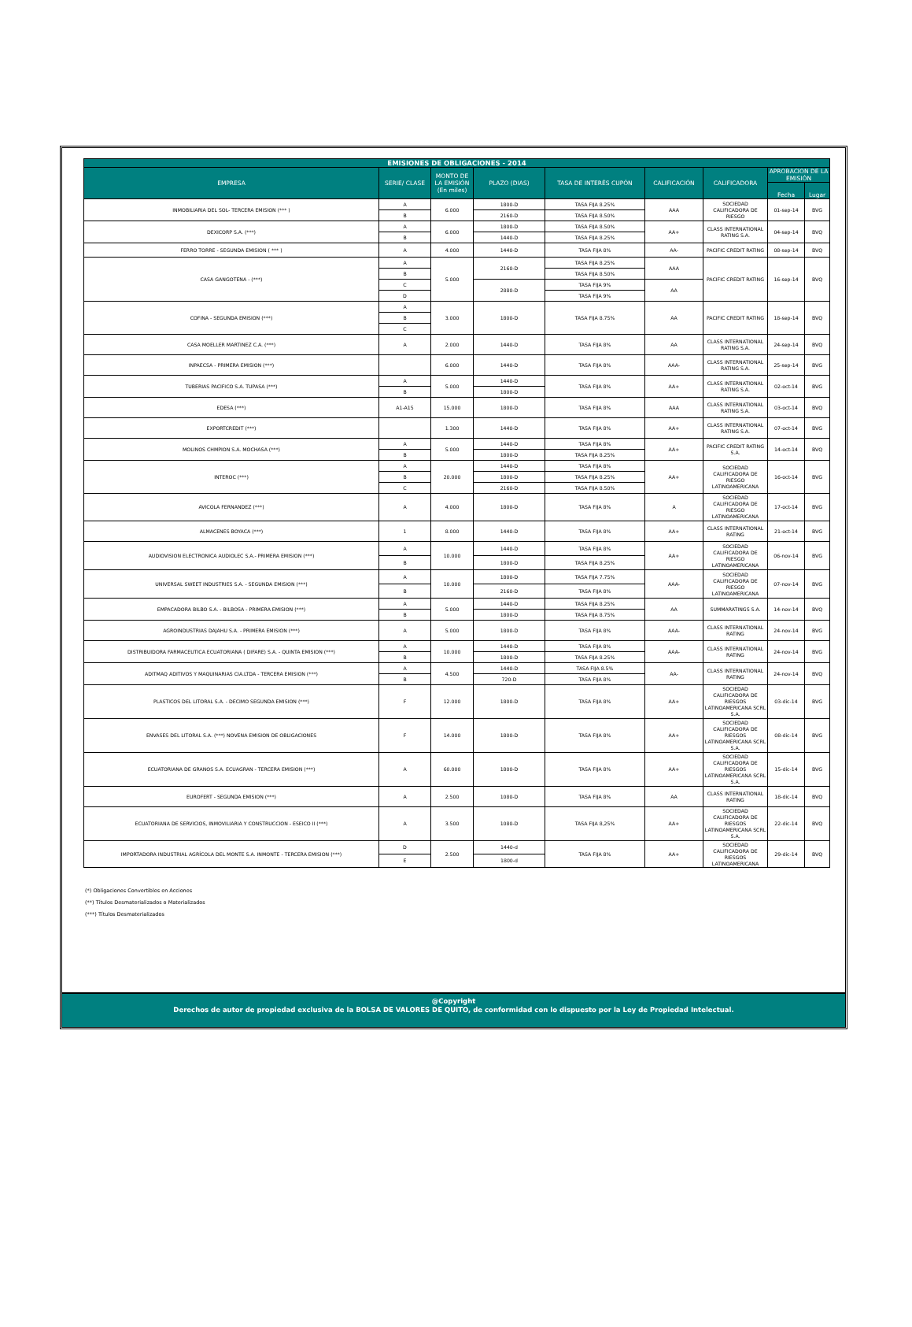| EMISIONES DE OBLIGACIONES - 2014 | | | | | | | | |
| --- | --- | --- | --- | --- | --- | --- | --- | --- |
| EMPRESA | SERIE/ CLASE | MONTO DE LA EMISIÓN (En miles) | PLAZO (DIAS) | TASA DE INTERÉS CUPÓN | CALIFICACIÓN | CALIFICADORA | APROBACION DE LA EMISIÓN | |
| | | | | | | | Fecha | Lugar |
| INMOBILIARIA DEL SOL- TERCERA EMISION (*** ) | A | 6.000 | 1800-D | TASA FIJA 8.25% | AAA | SOCIEDAD CALIFICADORA DE RIESGO | 01-sep-14 | BVG |
| | B | | 2160-D | TASA FIJA 8.50% | | | | |
| DEXICORP S.A. (***) | A | 6.000 | 1800-D | TASA FIJA 8.50% | AA+ | CLASS INTERNATIONAL RATING S.A. | 04-sep-14 | BVQ |
| | B | | 1440-D | TASA FIJA 8.25% | | | | |
| FERRO TORRE - SEGUNDA EMISION ( *** ) | A | 4.000 | 1440-D | TASA FIJA 8% | AA- | PACIFIC CREDIT RATING | 08-sep-14 | BVQ |
| CASA GANGOTENA - (***) | A | 5.000 | 2160-D | TASA FIJA 8.25% | AAA | PACIFIC CREDIT RATING | 16-sep-14 | BVQ |
| | B | | | TASA FIJA 8.50% | | | | |
| | C | | 2880-D | TASA FIJA 9% | AA | | | |
| | D | | | TASA FIJA 9% | | | | |
| COFINA - SEGUNDA EMISION (***) | A | 3.000 | 1800-D | TASA FIJA 8.75% | AA | PACIFIC CREDIT RATING | 18-sep-14 | BVQ |
| | B | | | | | | | |
| | C | | | | | | | |
| CASA MOELLER MARTINEZ C.A. (***) | A | 2.000 | 1440-D | TASA FIJA 8% | AA | CLASS INTERNATIONAL RATING S.A. | 24-sep-14 | BVQ |
| INPAECSA - PRIMERA EMISION (***) | | 6.000 | 1440-D | TASA FIJA 8% | AAA- | CLASS INTERNATIONAL RATING S.A. | 25-sep-14 | BVG |
| TUBERIAS PACIFICO S.A. TUPASA (***) | A | 5.000 | 1440-D | TASA FIJA 8% | AA+ | CLASS INTERNATIONAL RATING S.A. | 02-oct-14 | BVG |
| | B | | 1800-D | | | | | |
| EDESA (***) | A1-A15 | 15.000 | 1800-D | TASA FIJA 8% | AAA | CLASS INTERNATIONAL RATING S.A. | 03-oct-14 | BVQ |
| EXPORTCREDIT (***) | | 1.300 | 1440-D | TASA FIJA 8% | AA+ | CLASS INTERNATIONAL RATING S.A. | 07-oct-14 | BVG |
| MOLINOS CHMPION S.A. MOCHASA (***) | A | 5.000 | 1440-D | TASA FIJA 8% | AA+ | PACIFIC CREDIT RATING S.A. | 14-oct-14 | BVQ |
| | B | | 1800-D | TASA FIJA 8.25% | | | | |
| INTEROC (***) | A | 20.000 | 1440-D | TASA FIJA 8% | AA+ | SOCIEDAD CALIFICADORA DE RIESGO LATINOAMERICANA | 16-oct-14 | BVG |
| | B | | 1800-D | TASA FIJA 8.25% | | | | |
| | C | | 2160-D | TASA FIJA 8.50% | | | | |
| AVICOLA FERNANDEZ (***) | A | 4.000 | 1800-D | TASA FIJA 8% | A | SOCIEDAD CALIFICADORA DE RIESGO LATINOAMERICANA | 17-oct-14 | BVG |
| ALMACENES BOYACA (***) | 1 | 8.000 | 1440-D | TASA FIJA 8% | AA+ | CLASS INTERNATIONAL RATING | 21-oct-14 | BVG |
| AUDIOVISION ELECTRONICA AUDIOLEC S.A.- PRIMERA EMISION (***) | A | 10.000 | 1440-D | TASA FIJA 8% | AA+ | SOCIEDAD CALIFICADORA DE RIESGO LATINOAMERICANA | 06-nov-14 | BVG |
| | B | | 1800-D | TASA FIJA 8.25% | | | | |
| UNIVERSAL SWEET INDUSTRIES S.A. - SEGUNDA EMISION (***) | A | 10.000 | 1800-D | TASA FIJA 7.75% | AAA- | SOCIEDAD CALIFICADORA DE RIESGO LATINOAMERICANA | 07-nov-14 | BVG |
| | B | | 2160-D | TASA FIJA 8% | | | | |
| EMPACADORA BILBO S.A. - BILBOSA - PRIMERA EMISION (***) | A | 5.000 | 1440-D | TASA FIJA 8.25% | AA | SUMMARATINGS S.A. | 14-nov-14 | BVQ |
| | B | | 1800-D | TASA FIJA 8.75% | | | | |
| AGROINDUSTRIAS DAJAHU S.A. - PRIMERA EMISION (***) | A | 5.000 | 1800-D | TASA FIJA 8% | AAA- | CLASS INTERNATIONAL RATING | 24-nov-14 | BVG |
| DISTRIBUIDORA FARMACEUTICA ECUATORIANA ( DIFARE) S.A. - QUINTA EMISION (***) | A | 10.000 | 1440-D | TASA FIJA 8% | AAA- | CLASS INTERNATIONAL RATING | 24-nov-14 | BVG |
| | B | | 1800-D | TASA FIJA 8.25% | | | | |
| ADITMAQ ADITIVOS Y MAQUINARIAS CIA.LTDA - TERCERA EMISION (***) | A | 4.500 | 1440-D | TASA FIJA 8.5% | AA- | CLASS INTERNATIONAL RATING | 24-nov-14 | BVQ |
| | B | | 720-D | TASA FIJA 8% | | | | |
| PLASTICOS DEL LITORAL S.A. - DECIMO SEGUNDA EMISION (***) | F | 12.000 | 1800-D | TASA FIJA 8% | AA+ | SOCIEDAD CALIFICADORA DE RIESGOS LATINOAMERICANA SCRL S.A. | 03-dic-14 | BVG |
| ENVASES DEL LITORAL S.A. (***) NOVENA EMISION DE OBLIGACIONES | F | 14.000 | 1800-D | TASA FIJA 8% | AA+ | SOCIEDAD CALIFICADORA DE RIESGOS LATINOAMERICANA SCRL S.A. | 08-dic-14 | BVG |
| ECUATORIANA DE GRANOS S.A. ECUAGRAN - TERCERA EMISION (***) | A | 60.000 | 1800-D | TASA FIJA 8% | AA+ | SOCIEDAD CALIFICADORA DE RIESGOS LATINOAMERICANA SCRL S.A. | 15-dic-14 | BVG |
| EUROFERT - SEGUNDA EMISION (***) | A | 2.500 | 1080-D | TASA FIJA 8% | AA | CLASS INTERNATIONAL RATING | 18-dic-14 | BVQ |
| ECUATORIANA DE SERVICIOS, INMOVILIARIA Y CONSTRUCCION - ESEICO II (***) | A | 3.500 | 1080-D | TASA FIJA 8,25% | AA+ | SOCIEDAD CALIFICADORA DE RIESGOS LATINOAMERICANA SCRL S.A. | 22-dic-14 | BVQ |
| IMPORTADORA INDUSTRIAL AGRÍCOLA DEL MONTE S.A. INMONTE - TERCERA EMISION (***) | D | 2.500 | 1440-d | TASA FIJA 8% | AA+ | SOCIEDAD CALIFICADORA DE RIESGOS LATINOAMERICANA | 29-dic-14 | BVQ |
| | E | | 1800-d | | | | | |
(*) Obligaciones Convertibles en Acciones
(**) Títulos Desmaterializados o Materializados
(***) Títulos Desmaterializados
@Copyright
Derechos de autor de propiedad exclusiva de la BOLSA DE VALORES DE QUITO, de conformidad con lo dispuesto por la Ley de Propiedad Intelectual.